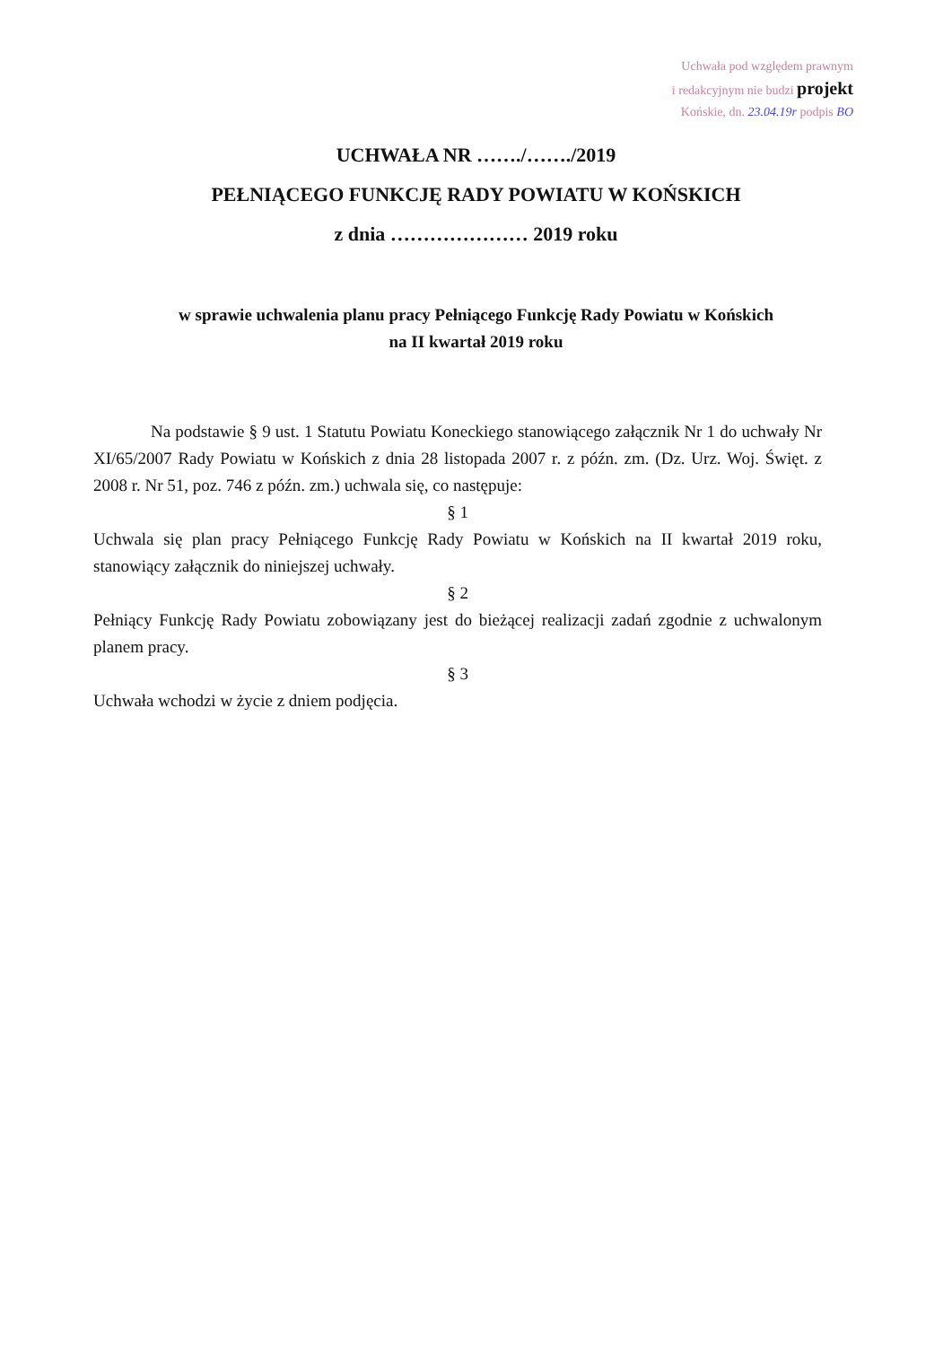Uchwała pod względem prawnym
i redakcyjnym nie budzi projekt
Końskie, dn. 23.04.19r podpis BO
UCHWAŁA NR ……./……./2019
PEŁNIĄCEGO FUNKCJĘ RADY POWIATU W KOŃSKICH
z dnia ………………… 2019 roku
w sprawie uchwalenia planu pracy Pełniącego Funkcję Rady Powiatu w Końskich
na II kwartał 2019 roku
Na podstawie § 9 ust. 1 Statutu Powiatu Koneckiego stanowiącego załącznik Nr 1 do uchwały Nr XI/65/2007 Rady Powiatu w Końskich z dnia 28 listopada 2007 r. z późn. zm. (Dz. Urz. Woj. Święt. z 2008 r. Nr 51, poz. 746 z późn. zm.) uchwala się, co następuje:
§ 1
Uchwala się plan pracy Pełniącego Funkcję Rady Powiatu w Końskich na II kwartał 2019 roku, stanowiący załącznik do niniejszej uchwały.
§ 2
Pełniący Funkcję Rady Powiatu zobowiązany jest do bieżącej realizacji zadań zgodnie z uchwalonym planem pracy.
§ 3
Uchwała wchodzi w życie z dniem podjęcia.